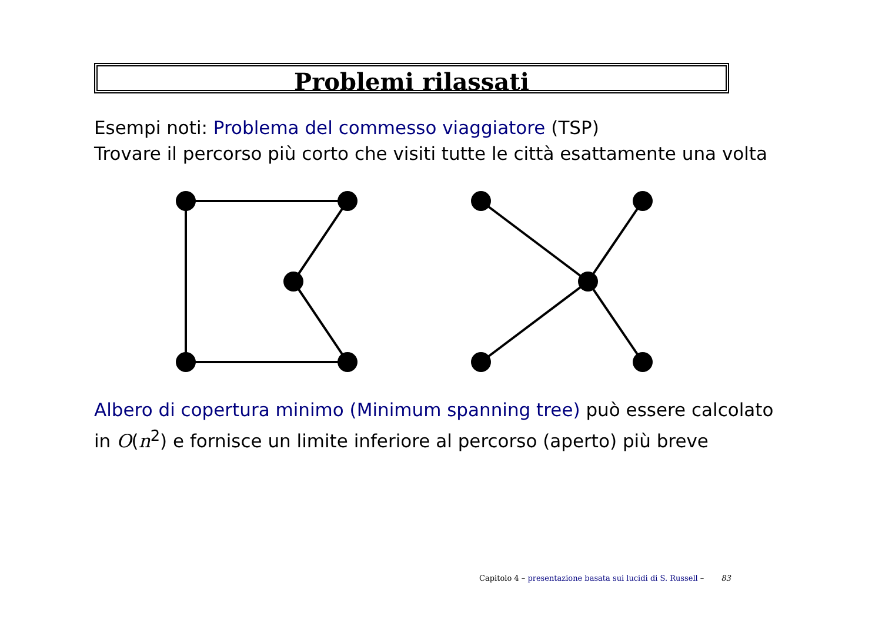Problemi rilassati
Esempi noti: Problema del commesso viaggiatore (TSP)
Trovare il percorso più corto che visiti tutte le città esattamente una volta
Albero di copertura minimo (Minimum spanning tree) può essere calcolato
in O(n<sup>2</sup>) e fornisce un limite inferiore al percorso (aperto) più breve
Capitolo 4 – presentazione basata sui lucidi di S. Russell – 83